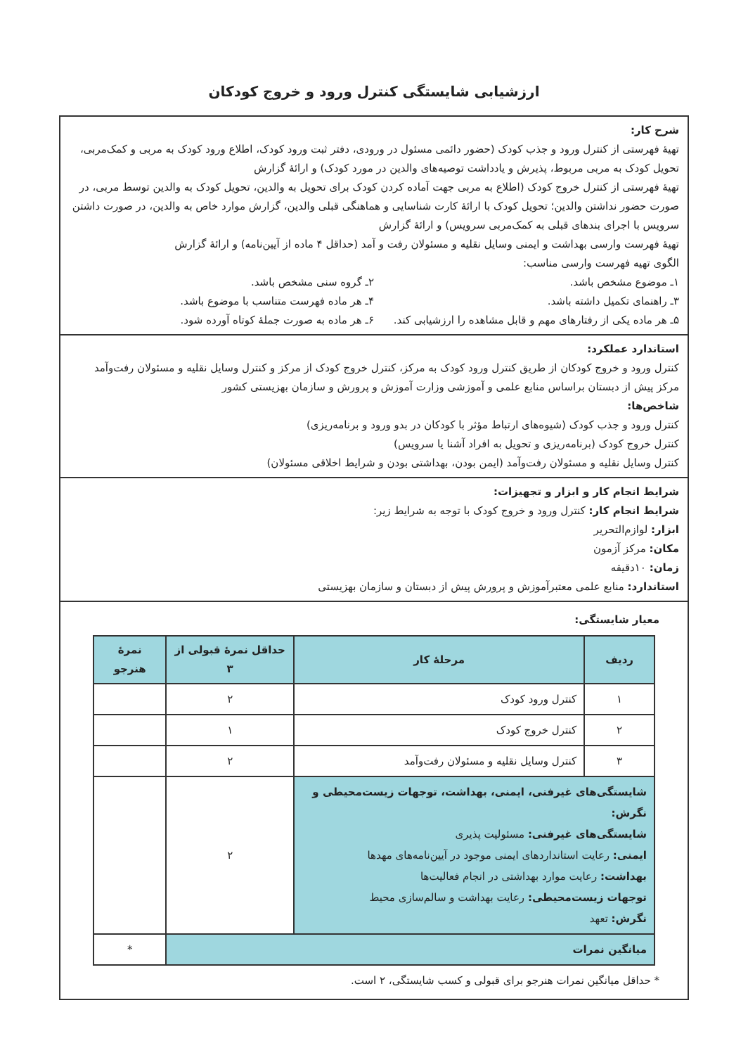ارزشیابی شایستگی کنترل ورود و خروج کودکان
شرح کار:
تهیهٔ فهرستی از کنترل ورود و جذب کودک (حضور دائمی مسئول در ورودی، دفتر ثبت ورود کودک، اطلاع ورود کودک به مربی و کمک‌مربی، تحویل کودک به مربی مربوط، پذیرش و یادداشت توصیه‌های والدین در مورد کودک) و ارائهٔ گزارش
تهیهٔ فهرستی از کنترل خروج کودک (اطلاع به مربی جهت آماده کردن کودک برای تحویل به والدین، تحویل کودک به والدین توسط مربی، در صورت حضور نداشتن والدین؛ تحویل کودک با ارائهٔ کارت شناسایی و هماهنگی قبلی والدین، گزارش موارد خاص به والدین، در صورت داشتن سرویس با اجرای بندهای قبلی به کمک‌مربی سرویس) و ارائهٔ گزارش
تهیهٔ فهرست وارسی بهداشت و ایمنی وسایل نقلیه و مسئولان رفت و آمد (حداقل ۴ ماده از آیین‌نامه) و ارائهٔ گزارش
الگوی تهیه فهرست وارسی مناسب:
۱ـ موضوع مشخص باشد. ۲ـ گروه سنی مشخص باشد.
۳ـ راهنمای تکمیل داشته باشد. ۴ـ هر ماده فهرست متناسب با موضوع باشد.
۵ـ هر ماده یکی از رفتارهای مهم و قابل مشاهده را ارزشیابی کند.
۶ـ هر ماده به صورت جملهٔ کوتاه آورده شود.
استاندارد عملکرد:
کنترل ورود و خروج کودکان از طریق کنترل ورود کودک به مرکز، کنترل خروج کودک از مرکز و کنترل وسایل نقلیه و مسئولان رفت‌وآمد مرکز پیش از دبستان براساس منابع علمی و آموزشی وزارت آموزش و پرورش و سازمان بهزیستی کشور
شاخص‌ها:
کنترل ورود و جذب کودک (شیوه‌های ارتباط مؤثر با کودکان در بدو ورود و برنامه‌ریزی)
کنترل خروج کودک (برنامه‌ریزی و تحویل به افراد آشنا یا سرویس)
کنترل وسایل نقلیه و مسئولان رفت‌وآمد (ایمن بودن، بهداشتی بودن و شرایط اخلاقی مسئولان)
شرایط انجام کار و ابزار و تجهیزات:
شرایط انجام کار: کنترل ورود و خروج کودک با توجه به شرایط زیر:
ابزار: لوازم‌التحریر
مکان: مرکز آزمون
زمان: ۱۰دقیقه
استاندارد: منابع علمی معتبرآموزش و پرورش پیش از دبستان و سازمان بهزیستی
معیار شایستگی:
| ردیف | مرحلهٔ کار | حداقل نمرهٔ قبولی از ۳ | نمرهٔ هنرجو |
| --- | --- | --- | --- |
| ۱ | کنترل ورود کودک | ۲ | |
| ۲ | کنترل خروج کودک | ۱ | |
| ۳ | کنترل وسایل نقلیه و مسئولان رفت‌وآمد | ۲ | |
| شایستگی‌های غیرفنی، ایمنی، بهداشت، توجهات زیست‌محیطی و نگرش: شایستگی‌های غیرفنی: مسئولیت پذیری ایمنی: رعایت استانداردهای ایمنی موجود در آیین‌نامه‌های مهدها بهداشت: رعایت موارد بهداشتی در انجام فعالیت‌ها توجهات زیست‌محیطی: رعایت بهداشت و سالم‌سازی محیط نگرش: تعهد | | ۲ | |
| میانگین نمرات | | | * |
* حداقل میانگین نمرات هنرجو برای قبولی و کسب شایستگی، ۲ است.